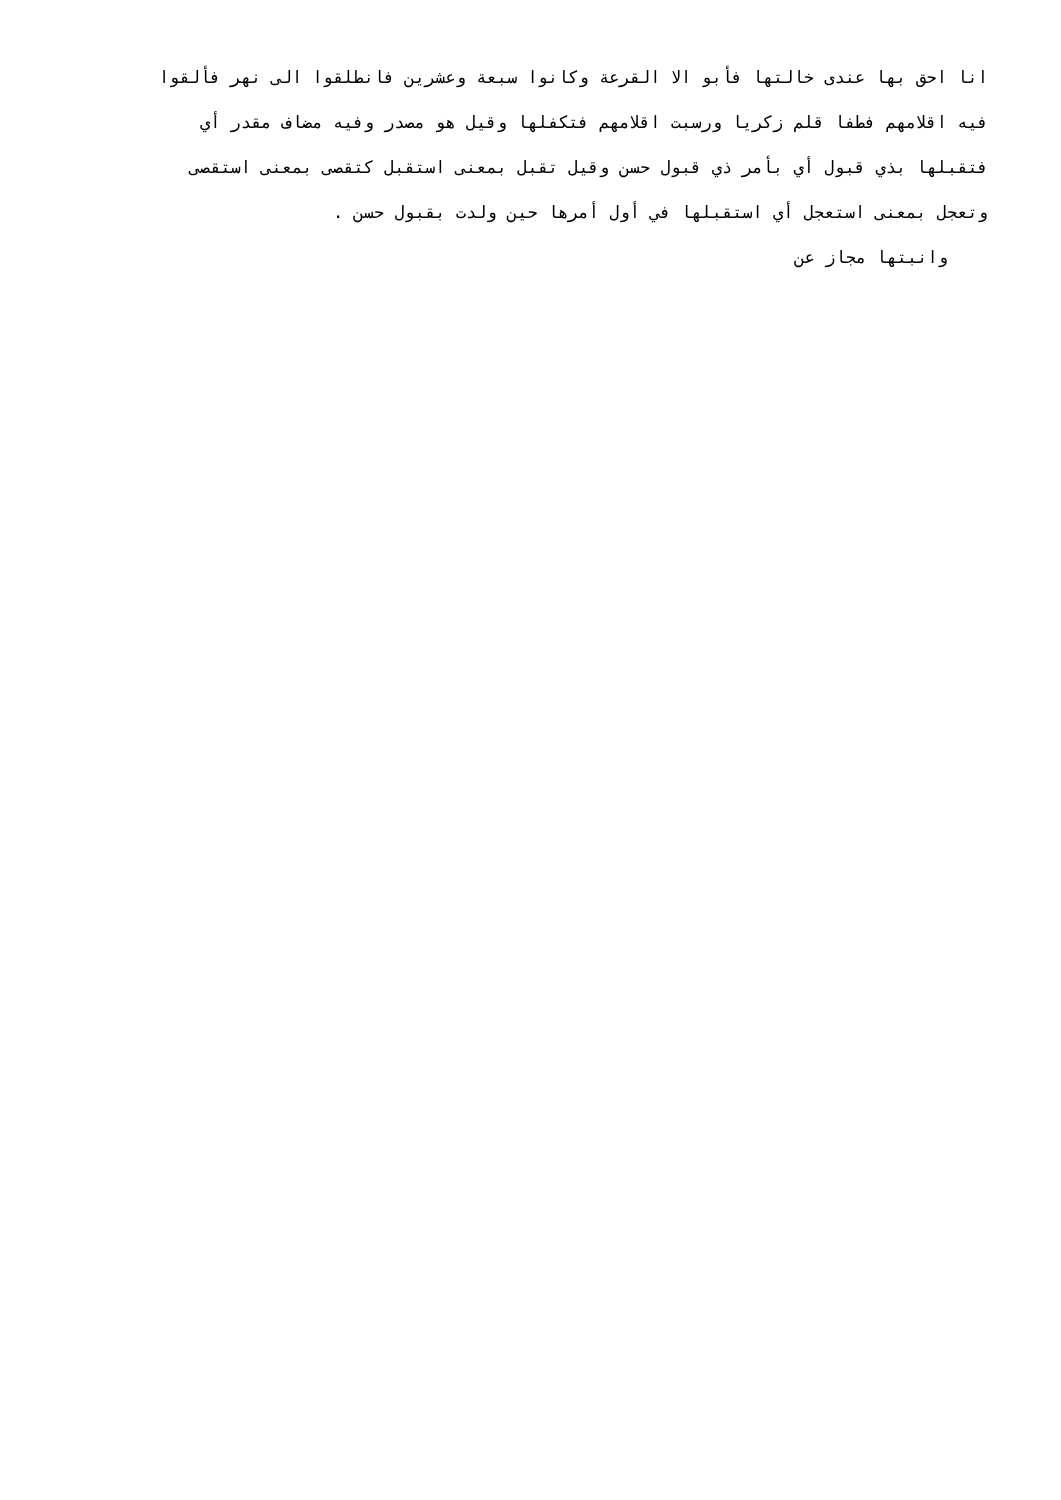انا احق بها عندى خالتها فأبو الا القرعة وكانوا سبعة وعشرين فانطلقوا الى نهر فألقوا
فيه اقلامهم فطفا قلم زكريا ورسبت اقلامهم فتكفلها وقيل هو مصدر وفيه مضاف مقدر أي
فتقبلها بذي قبول أي بأمر ذي قبول حسن وقيل تقبل بمعنى استقبل كتقصى بمعنى استقصى
وتعجل بمعنى استعجل أي استقبلها في أول أمرها حين ولدت بقبول حسن .
وانبتها مجاز عن